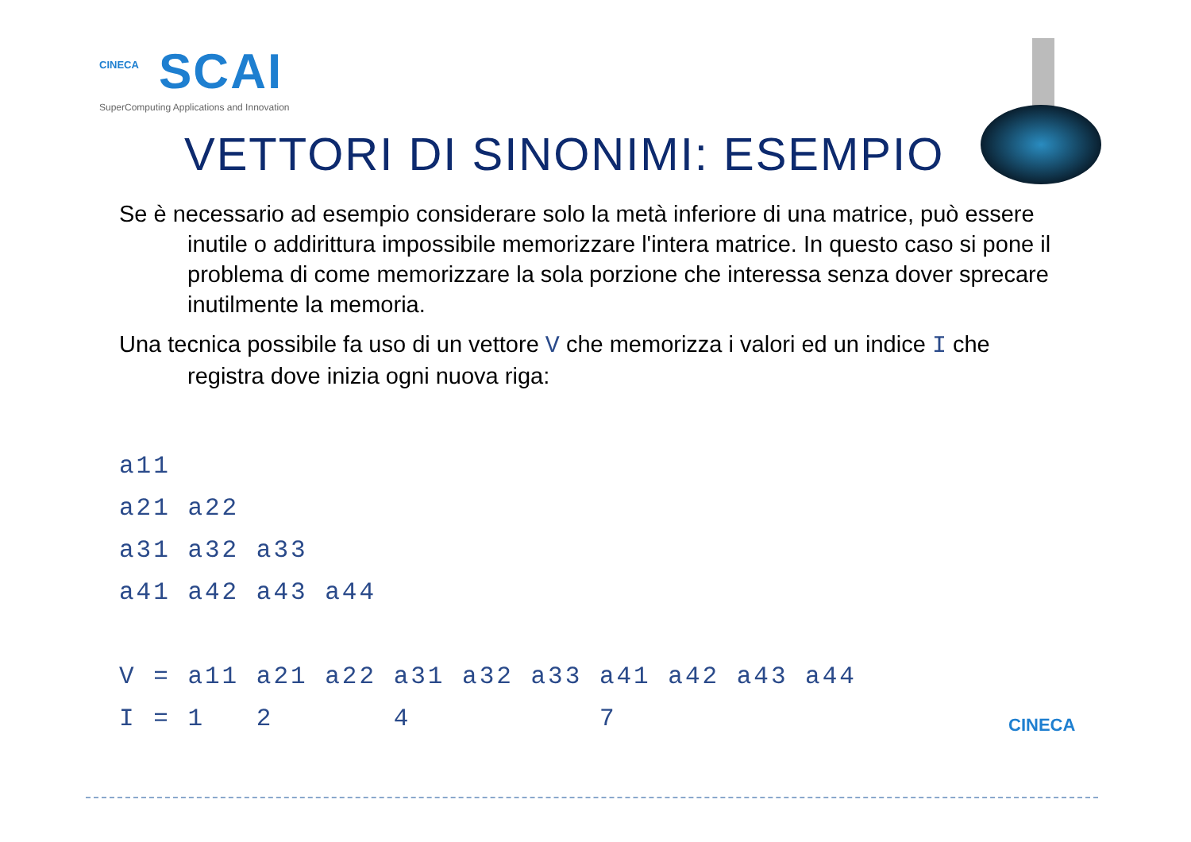CINECA
SCAI
SuperComputing Applications and Innovation
VETTORI DI SINONIMI: ESEMPIO
Se è necessario ad esempio considerare solo la metà inferiore di una matrice, può essere inutile o addirittura impossibile memorizzare l'intera matrice. In questo caso si pone il problema di come memorizzare la sola porzione che interessa senza dover sprecare inutilmente la memoria.
Una tecnica possibile fa uso di un vettore V che memorizza i valori ed un indice I che registra dove inizia ogni nuova riga:
a11
a21 a22
a31 a32 a33
a41 a42 a43 a44

V = a11 a21 a22 a31 a32 a33 a41 a42 a43 a44
I = 1   2       4           7
CINECA